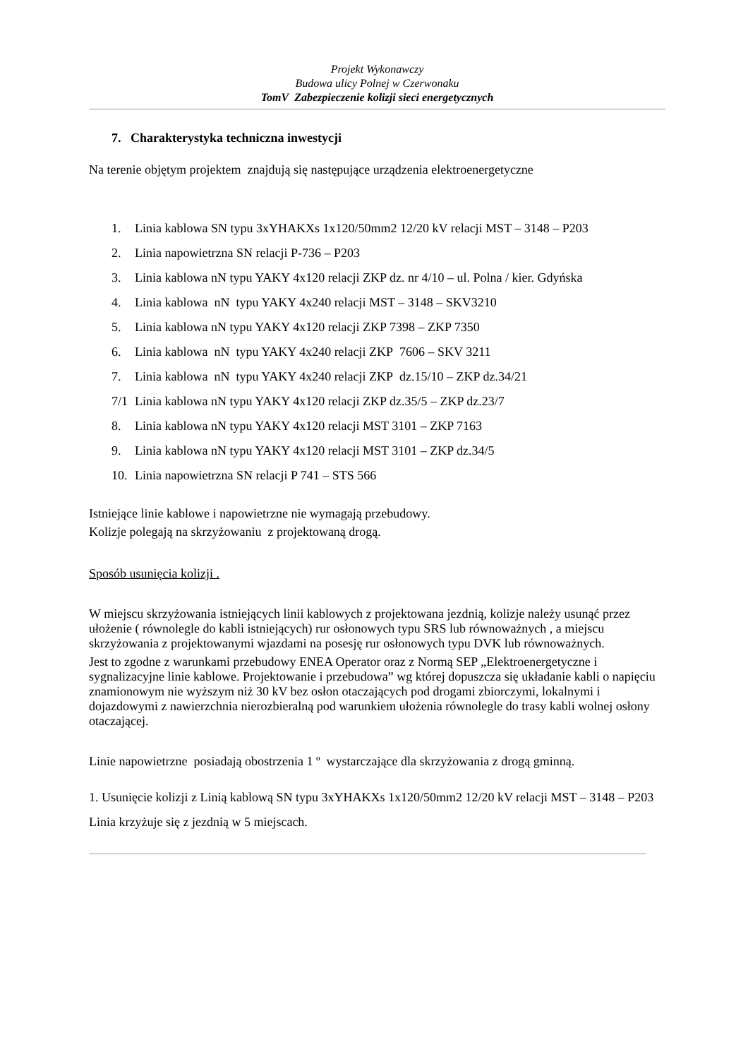Projekt Wykonawczy
Budowa ulicy Polnej w Czerwonaku
TomV Zabezpieczenie kolizji sieci energetycznych
7. Charakterystyka techniczna inwestycji
Na terenie objętym projektem znajdują się następujące urządzenia elektroenergetyczne
1. Linia kablowa SN typu 3xYHAKXs 1x120/50mm2 12/20 kV relacji MST – 3148 – P203
2. Linia napowietrzna SN relacji P-736 – P203
3. Linia kablowa nN typu YAKY 4x120 relacji ZKP dz. nr 4/10 – ul. Polna / kier. Gdyńska
4. Linia kablowa nN typu YAKY 4x240 relacji MST – 3148 – SKV3210
5. Linia kablowa nN typu YAKY 4x120 relacji ZKP 7398 – ZKP 7350
6. Linia kablowa nN typu YAKY 4x240 relacji ZKP 7606 – SKV 3211
7. Linia kablowa nN typu YAKY 4x240 relacji ZKP dz.15/10 – ZKP dz.34/21
7/1 Linia kablowa nN typu YAKY 4x120 relacji ZKP dz.35/5 – ZKP dz.23/7
8. Linia kablowa nN typu YAKY 4x120 relacji MST 3101 – ZKP 7163
9. Linia kablowa nN typu YAKY 4x120 relacji MST 3101 – ZKP dz.34/5
10. Linia napowietrzna SN relacji P 741 – STS 566
Istniejące linie kablowe i napowietrzne nie wymagają przebudowy.
Kolizje polegają na skrzyżowaniu z projektowaną drogą.
Sposób usunięcia kolizji .
W miejscu skrzyżowania istniejących linii kablowych z projektowana jezdnią, kolizje należy usunąć przez ułożenie ( równolegle do kabli istniejących) rur osłonowych typu SRS lub równoważnych , a miejscu skrzyżowania z projektowanymi wjazdami na posesję rur osłonowych typu DVK lub równoważnych.
Jest to zgodne z warunkami przebudowy ENEA Operator oraz z Normą SEP „Elektroenergetyczne i sygnalizacyjne linie kablowe. Projektowanie i przebudowa” wg której dopuszcza się układanie kabli o napięciu znamionowym nie wyższym niż 30 kV bez osłon otaczających pod drogami zbiorczymi, lokalnymi i dojazdowymi z nawierzchnia nierozbieralną pod warunkiem ułożenia równolegle do trasy kabli wolnej osłony otaczającej.
Linie napowietrzne posiadają obostrzenia 1 º wystarczające dla skrzyżowania z drogą gminną.
1. Usunięcie kolizji z Linią kablową SN typu 3xYHAKXs 1x120/50mm2 12/20 kV relacji MST – 3148 – P203
Linia krzyżuje się z jezdnią w 5 miejscach.